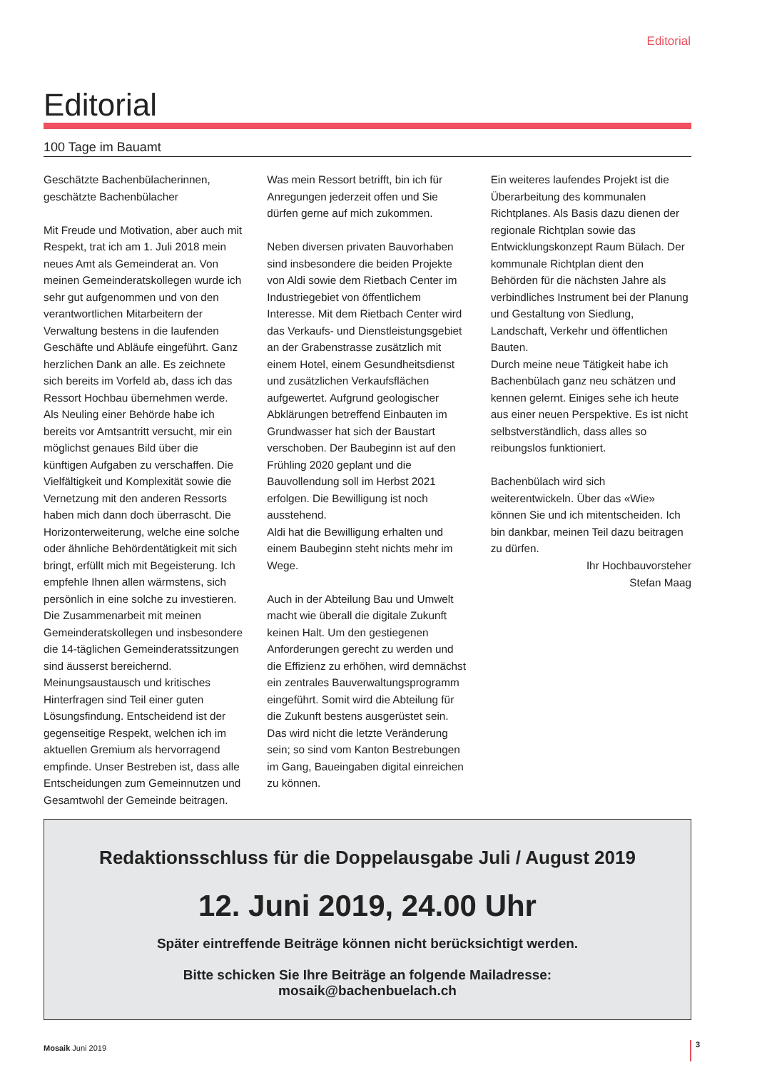Editorial
Editorial
100 Tage im Bauamt
Geschätzte Bachenbülacherinnen,
geschätzte Bachenbülacher
Mit Freude und Motivation, aber auch mit Respekt, trat ich am 1. Juli 2018 mein neues Amt als Gemeinderat an. Von meinen Gemeinderatskollegen wurde ich sehr gut aufgenommen und von den verantwortlichen Mitarbeitern der Verwaltung bestens in die laufenden Geschäfte und Abläufe eingeführt. Ganz herzlichen Dank an alle. Es zeichnete sich bereits im Vorfeld ab, dass ich das Ressort Hochbau übernehmen werde. Als Neuling einer Behörde habe ich bereits vor Amtsantritt versucht, mir ein möglichst genaues Bild über die künftigen Aufgaben zu verschaffen. Die Vielfältigkeit und Komplexität sowie die Vernetzung mit den anderen Ressorts haben mich dann doch überrascht. Die Horizonterweiterung, welche eine solche oder ähnliche Behördentätigkeit mit sich bringt, erfüllt mich mit Begeisterung. Ich empfehle Ihnen allen wärmstens, sich persönlich in eine solche zu investieren.
Die Zusammenarbeit mit meinen Gemeinderatskollegen und insbesondere die 14-täglichen Gemeinderatssitzungen sind äusserst bereichernd. Meinungsaustausch und kritisches Hinterfragen sind Teil einer guten Lösungsfindung. Entscheidend ist der gegenseitige Respekt, welchen ich im aktuellen Gremium als hervorragend empfinde. Unser Bestreben ist, dass alle Entscheidungen zum Gemeinnutzen und Gesamtwohl der Gemeinde beitragen.
Was mein Ressort betrifft, bin ich für Anregungen jederzeit offen und Sie dürfen gerne auf mich zukommen.
Neben diversen privaten Bauvorhaben sind insbesondere die beiden Projekte von Aldi sowie dem Rietbach Center im Industriegebiet von öffentlichem Interesse. Mit dem Rietbach Center wird das Verkaufs- und Dienstleistungsgebiet an der Grabenstrasse zusätzlich mit einem Hotel, einem Gesundheitsdienst und zusätzlichen Verkaufsflächen aufgewertet. Aufgrund geologischer Abklärungen betreffend Einbauten im Grundwasser hat sich der Baustart verschoben. Der Baubeginn ist auf den Frühling 2020 geplant und die Bauvollendung soll im Herbst 2021 erfolgen. Die Bewilligung ist noch ausstehend.
Aldi hat die Bewilligung erhalten und einem Baubeginn steht nichts mehr im Wege.
Auch in der Abteilung Bau und Umwelt macht wie überall die digitale Zukunft keinen Halt. Um den gestiegenen Anforderungen gerecht zu werden und die Effizienz zu erhöhen, wird demnächst ein zentrales Bauverwaltungsprogramm eingeführt. Somit wird die Abteilung für die Zukunft bestens ausgerüstet sein. Das wird nicht die letzte Veränderung sein; so sind vom Kanton Bestrebungen im Gang, Baueingaben digital einreichen zu können.
Ein weiteres laufendes Projekt ist die Überarbeitung des kommunalen Richtplanes. Als Basis dazu dienen der regionale Richtplan sowie das Entwicklungskonzept Raum Bülach. Der kommunale Richtplan dient den Behörden für die nächsten Jahre als verbindliches Instrument bei der Planung und Gestaltung von Siedlung, Landschaft, Verkehr und öffentlichen Bauten.
Durch meine neue Tätigkeit habe ich Bachenbülach ganz neu schätzen und kennen gelernt. Einiges sehe ich heute aus einer neuen Perspektive. Es ist nicht selbstverständlich, dass alles so reibungslos funktioniert.
Bachenbülach wird sich weiterentwickeln. Über das «Wie» können Sie und ich mitentscheiden. Ich bin dankbar, meinen Teil dazu beitragen zu dürfen.
Ihr Hochbauvorsteher
Stefan Maag
Redaktionsschluss für die Doppelausgabe Juli / August 2019
12. Juni 2019, 24.00 Uhr
Später eintreffende Beiträge können nicht berücksichtigt werden.
Bitte schicken Sie Ihre Beiträge an folgende Mailadresse:
mosaik@bachenbuelach.ch
Mosaik Juni 2019 3